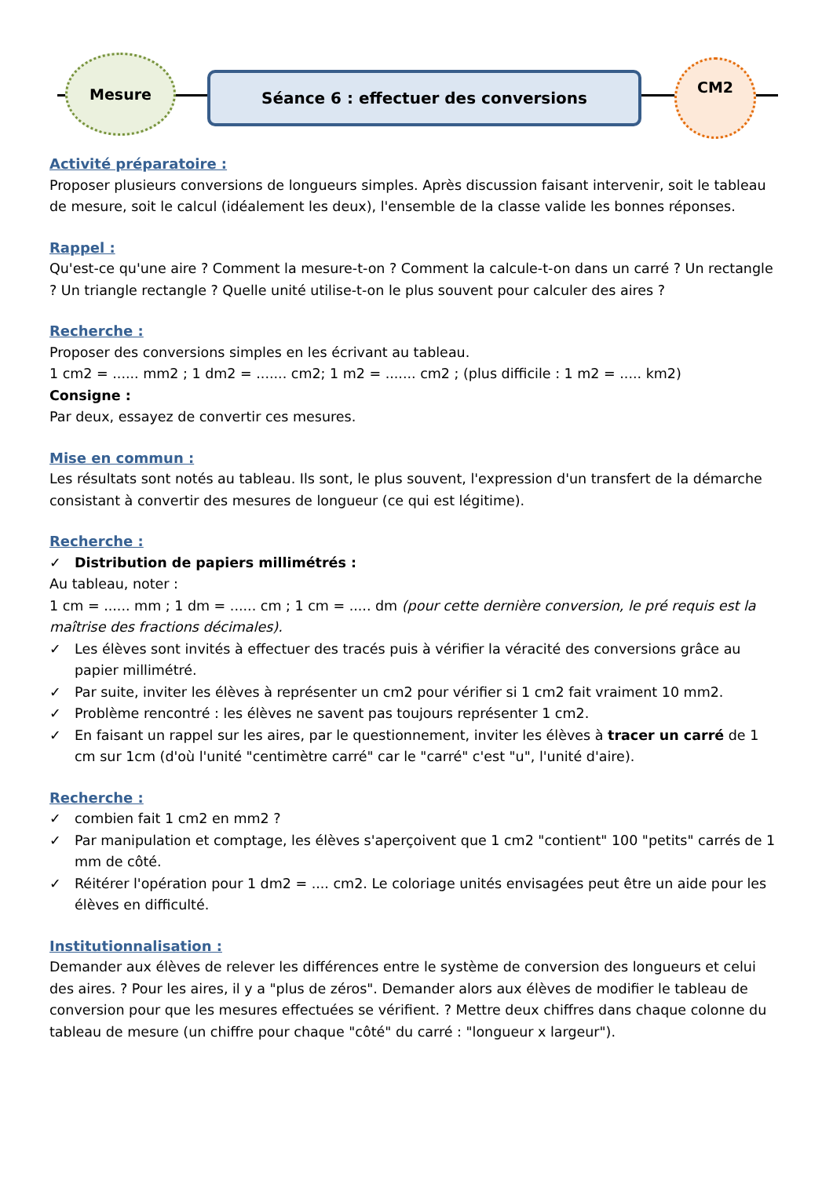Mesure
Séance 6 : effectuer des conversions
CM2
Activité préparatoire :
Proposer plusieurs conversions de longueurs simples. Après discussion faisant intervenir, soit le tableau de mesure, soit le calcul (idéalement les deux), l'ensemble de la classe valide les bonnes réponses.
Rappel :
Qu'est-ce qu'une aire ? Comment la mesure-t-on ? Comment la calcule-t-on dans un carré ? Un rectangle ? Un triangle rectangle ? Quelle unité utilise-t-on le plus souvent pour calculer des aires ?
Recherche :
Proposer des conversions simples en les écrivant au tableau.
1 cm2 = ...... mm2 ; 1 dm2 = ....... cm2; 1 m2 = ....... cm2 ; (plus difficile : 1 m2 = ..... km2)
Consigne :
Par deux, essayez de convertir ces mesures.
Mise en commun :
Les résultats sont notés au tableau. Ils sont, le plus souvent, l'expression d'un transfert de la démarche consistant à convertir des mesures de longueur (ce qui est légitime).
Recherche :
✓ Distribution de papiers millimétrés :
Au tableau, noter :
1 cm = ...... mm ; 1 dm = ...... cm ; 1 cm = ..... dm (pour cette dernière conversion, le pré requis est la maîtrise des fractions décimales).
✓ Les élèves sont invités à effectuer des tracés puis à vérifier la véracité des conversions grâce au papier millimétré.
✓ Par suite, inviter les élèves à représenter un cm2 pour vérifier si 1 cm2 fait vraiment 10 mm2.
✓ Problème rencontré : les élèves ne savent pas toujours représenter 1 cm2.
✓ En faisant un rappel sur les aires, par le questionnement, inviter les élèves à tracer un carré de 1 cm sur 1cm (d'où l'unité "centimètre carré" car le "carré" c'est "u", l'unité d'aire).
Recherche :
✓ combien fait 1 cm2 en mm2 ?
✓ Par manipulation et comptage, les élèves s'aperçoivent que 1 cm2 "contient" 100 "petits" carrés de 1 mm de côté.
✓ Réitérer l'opération pour 1 dm2 = .... cm2. Le coloriage unités envisagées peut être un aide pour les élèves en difficulté.
Institutionnalisation :
Demander aux élèves de relever les différences entre le système de conversion des longueurs et celui des aires. ? Pour les aires, il y a "plus de zéros". Demander alors aux élèves de modifier le tableau de conversion pour que les mesures effectuées se vérifient. ? Mettre deux chiffres dans chaque colonne du tableau de mesure (un chiffre pour chaque "côté" du carré : "longueur x largeur").